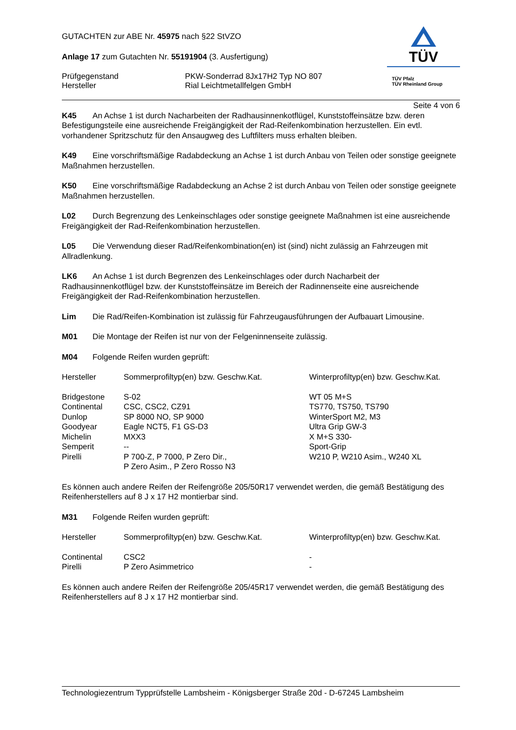GUTACHTEN zur ABE Nr. 45975 nach §22 StVZO
Anlage 17 zum Gutachten Nr. 55191904 (3. Ausfertigung)
Prüfgegenstand
Hersteller
PKW-Sonderrad 8Jx17H2 Typ NO 807
Rial Leichtmetallfelgen GmbH
TÜV
TÜV Pfalz
TÜV Rheinland Group
Seite 4 von 6
K45 An Achse 1 ist durch Nacharbeiten der Radhausinnenkotflügel, Kunststoffeinsätze bzw. deren Befestigungsteile eine ausreichende Freigängigkeit der Rad-Reifenkombination herzustellen. Ein evtl. vorhandener Spritzschutz für den Ansaugweg des Luftfilters muss erhalten bleiben.
K49 Eine vorschriftsmäßige Radabdeckung an Achse 1 ist durch Anbau von Teilen oder sonstige geeignete Maßnahmen herzustellen.
K50 Eine vorschriftsmäßige Radabdeckung an Achse 2 ist durch Anbau von Teilen oder sonstige geeignete Maßnahmen herzustellen.
L02 Durch Begrenzung des Lenkeinschlages oder sonstige geeignete Maßnahmen ist eine ausreichende Freigängigkeit der Rad-Reifenkombination herzustellen.
L05 Die Verwendung dieser Rad/Reifenkombination(en) ist (sind) nicht zulässig an Fahrzeugen mit Allradlenkung.
LK6 An Achse 1 ist durch Begrenzen des Lenkeinschlages oder durch Nacharbeit der Radhausinnenkotflügel bzw. der Kunststoffeinsätze im Bereich der Radinnenseite eine ausreichende Freigängigkeit der Rad-Reifenkombination herzustellen.
Lim Die Rad/Reifen-Kombination ist zulässig für Fahrzeugausführungen der Aufbauart Limousine.
M01 Die Montage der Reifen ist nur von der Felgeninnenseite zulässig.
M04 Folgende Reifen wurden geprüft:
| Hersteller | Sommerprofiltyp(en) bzw. Geschw.Kat. | Winterprofiltyp(en) bzw. Geschw.Kat. |
| --- | --- | --- |
| Bridgestone | S-02 | WT 05 M+S |
| Continental | CSC, CSC2, CZ91 | TS770, TS750, TS790 |
| Dunlop | SP 8000 NO, SP 9000 | WinterSport M2, M3 |
| Goodyear | Eagle NCT5, F1 GS-D3 | Ultra Grip GW-3 |
| Michelin | MXX3 | X M+S 330- |
| Semperit | -- | Sport-Grip |
| Pirelli | P 700-Z, P 7000, P Zero Dir., P Zero Asim., P Zero Rosso N3 | W210 P, W210 Asim., W240 XL |
Es können auch andere Reifen der Reifengröße 205/50R17 verwendet werden, die gemäß Bestätigung des Reifenherstellers auf 8 J x 17 H2 montierbar sind.
M31 Folgende Reifen wurden geprüft:
| Hersteller | Sommerprofiltyp(en) bzw. Geschw.Kat. | Winterprofiltyp(en) bzw. Geschw.Kat. |
| --- | --- | --- |
| Continental | CSC2 | - |
| Pirelli | P Zero Asimmetrico | - |
Es können auch andere Reifen der Reifengröße 205/45R17 verwendet werden, die gemäß Bestätigung des Reifenherstellers auf 8 J x 17 H2 montierbar sind.
Technologiezentrum Typprüfstelle Lambsheim - Königsberger Straße 20d - D-67245 Lambsheim